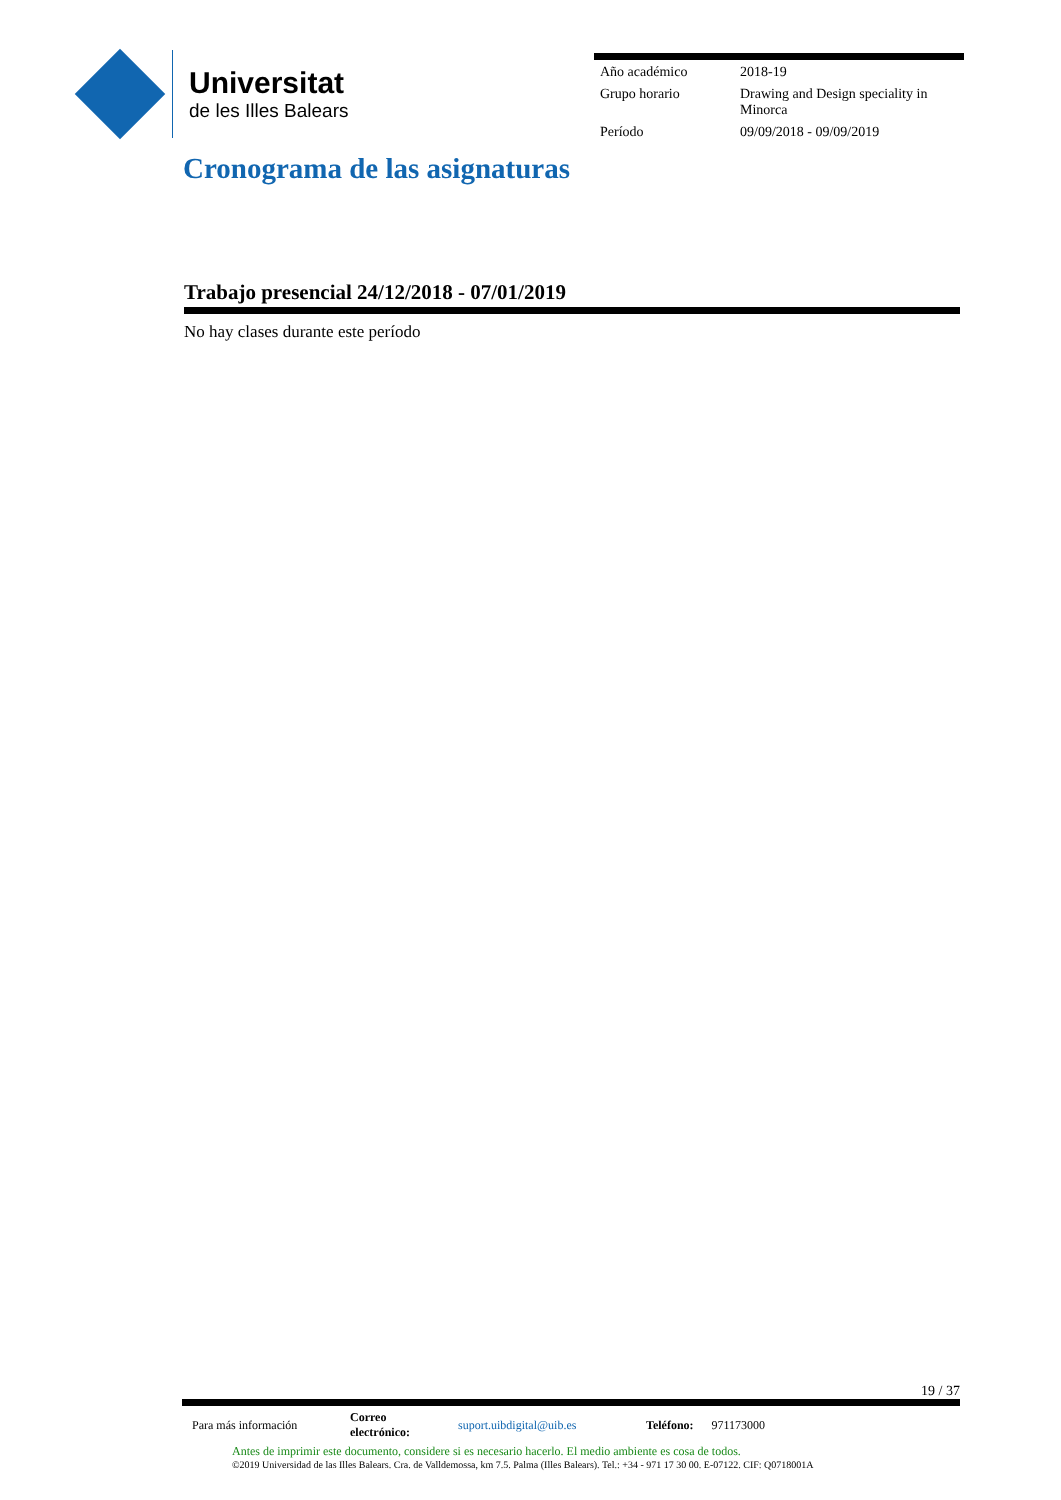Universitat
de les Illes Balears
| Año académico | 2018-19 |
| Grupo horario | Drawing and Design speciality in Minorca |
| Período | 09/09/2018 - 09/09/2019 |
Cronograma de las asignaturas
Trabajo presencial 24/12/2018 - 07/01/2019
No hay clases durante este período
19 / 37
| Para más información | Correo electrónico: | suport.uibdigital@uib.es | Teléfono: | 971173000 |
Antes de imprimir este documento, considere si es necesario hacerlo. El medio ambiente es cosa de todos.
©2019 Universidad de las Illes Balears. Cra. de Valldemossa, km 7.5. Palma (Illes Balears). Tel.: +34 - 971 17 30 00. E-07122. CIF: Q0718001A